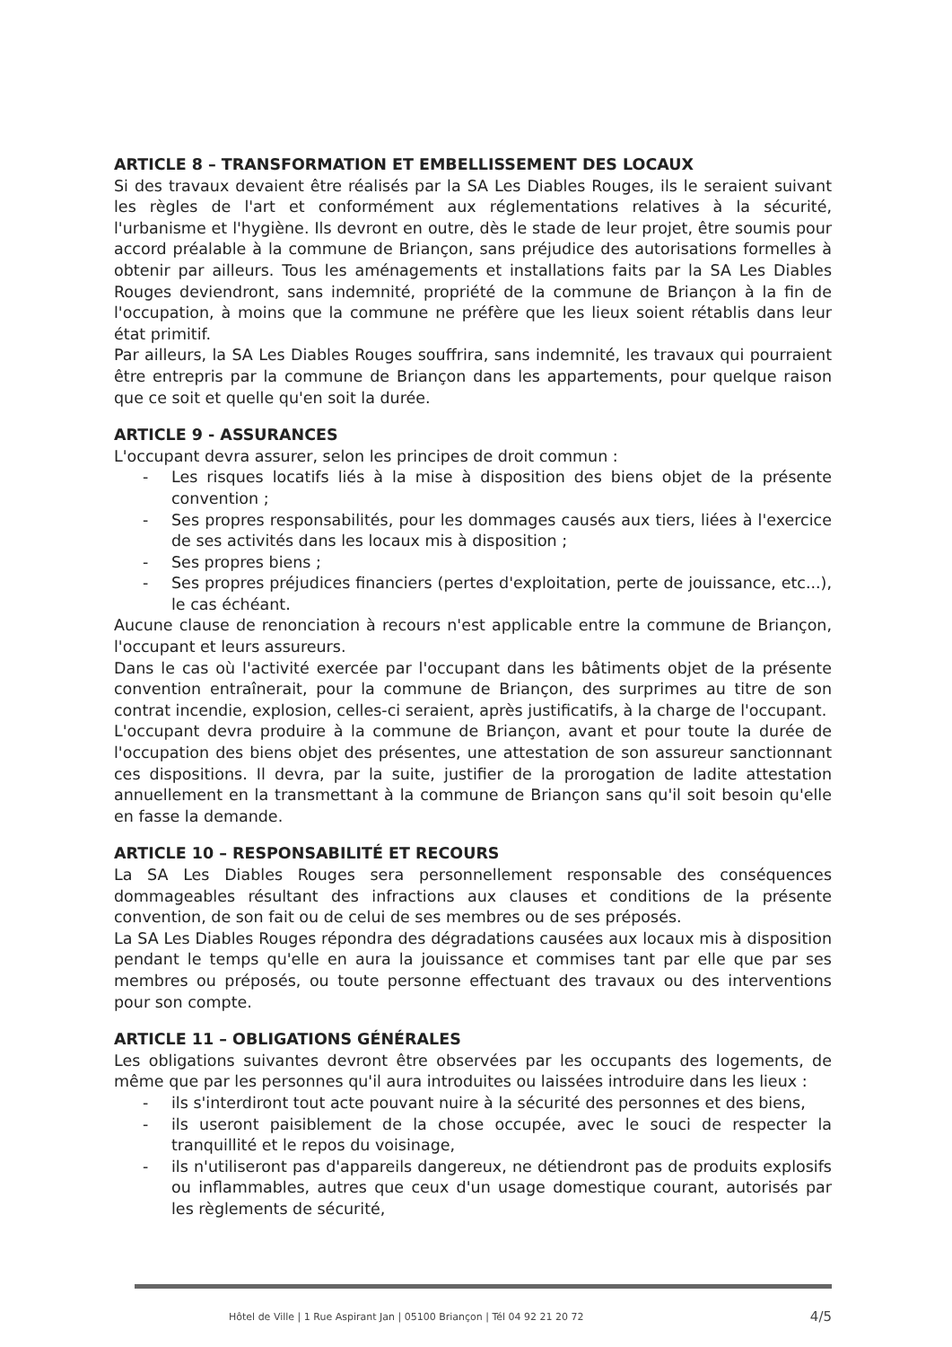ARTICLE 8 – TRANSFORMATION ET EMBELLISSEMENT DES LOCAUX
Si des travaux devaient être réalisés par la SA Les Diables Rouges, ils le seraient suivant les règles de l'art et conformément aux réglementations relatives à la sécurité, l'urbanisme et l'hygiène. Ils devront en outre, dès le stade de leur projet, être soumis pour accord préalable à la commune de Briançon, sans préjudice des autorisations formelles à obtenir par ailleurs. Tous les aménagements et installations faits par la SA Les Diables Rouges deviendront, sans indemnité, propriété de la commune de Briançon à la fin de l'occupation, à moins que la commune ne préfère que les lieux soient rétablis dans leur état primitif.
Par ailleurs, la SA Les Diables Rouges souffrira, sans indemnité, les travaux qui pourraient être entrepris par la commune de Briançon dans les appartements, pour quelque raison que ce soit et quelle qu'en soit la durée.
ARTICLE 9 - ASSURANCES
L'occupant devra assurer, selon les principes de droit commun :
- Les risques locatifs liés à la mise à disposition des biens objet de la présente convention ;
- Ses propres responsabilités, pour les dommages causés aux tiers, liées à l'exercice de ses activités dans les locaux mis à disposition ;
- Ses propres biens ;
- Ses propres préjudices financiers (pertes d'exploitation, perte de jouissance, etc...), le cas échéant.
Aucune clause de renonciation à recours n'est applicable entre la commune de Briançon, l'occupant et leurs assureurs.
Dans le cas où l'activité exercée par l'occupant dans les bâtiments objet de la présente convention entraînerait, pour la commune de Briançon, des surprimes au titre de son contrat incendie, explosion, celles-ci seraient, après justificatifs, à la charge de l'occupant.
L'occupant devra produire à la commune de Briançon, avant et pour toute la durée de l'occupation des biens objet des présentes, une attestation de son assureur sanctionnant ces dispositions. Il devra, par la suite, justifier de la prorogation de ladite attestation annuellement en la transmettant à la commune de Briançon sans qu'il soit besoin qu'elle en fasse la demande.
ARTICLE 10 – RESPONSABILITÉ ET RECOURS
La SA Les Diables Rouges sera personnellement responsable des conséquences dommageables résultant des infractions aux clauses et conditions de la présente convention, de son fait ou de celui de ses membres ou de ses préposés.
La SA Les Diables Rouges répondra des dégradations causées aux locaux mis à disposition pendant le temps qu'elle en aura la jouissance et commises tant par elle que par ses membres ou préposés, ou toute personne effectuant des travaux ou des interventions pour son compte.
ARTICLE 11 – OBLIGATIONS GÉNÉRALES
Les obligations suivantes devront être observées par les occupants des logements, de même que par les personnes qu'il aura introduites ou laissées introduire dans les lieux :
- ils s'interdiront tout acte pouvant nuire à la sécurité des personnes et des biens,
- ils useront paisiblement de la chose occupée, avec le souci de respecter la tranquillité et le repos du voisinage,
- ils n'utiliseront pas d'appareils dangereux, ne détiendront pas de produits explosifs ou inflammables, autres que ceux d'un usage domestique courant, autorisés par les règlements de sécurité,
Hôtel de Ville | 1 Rue Aspirant Jan | 05100 Briançon | Tél 04 92 21 20 72 4/5